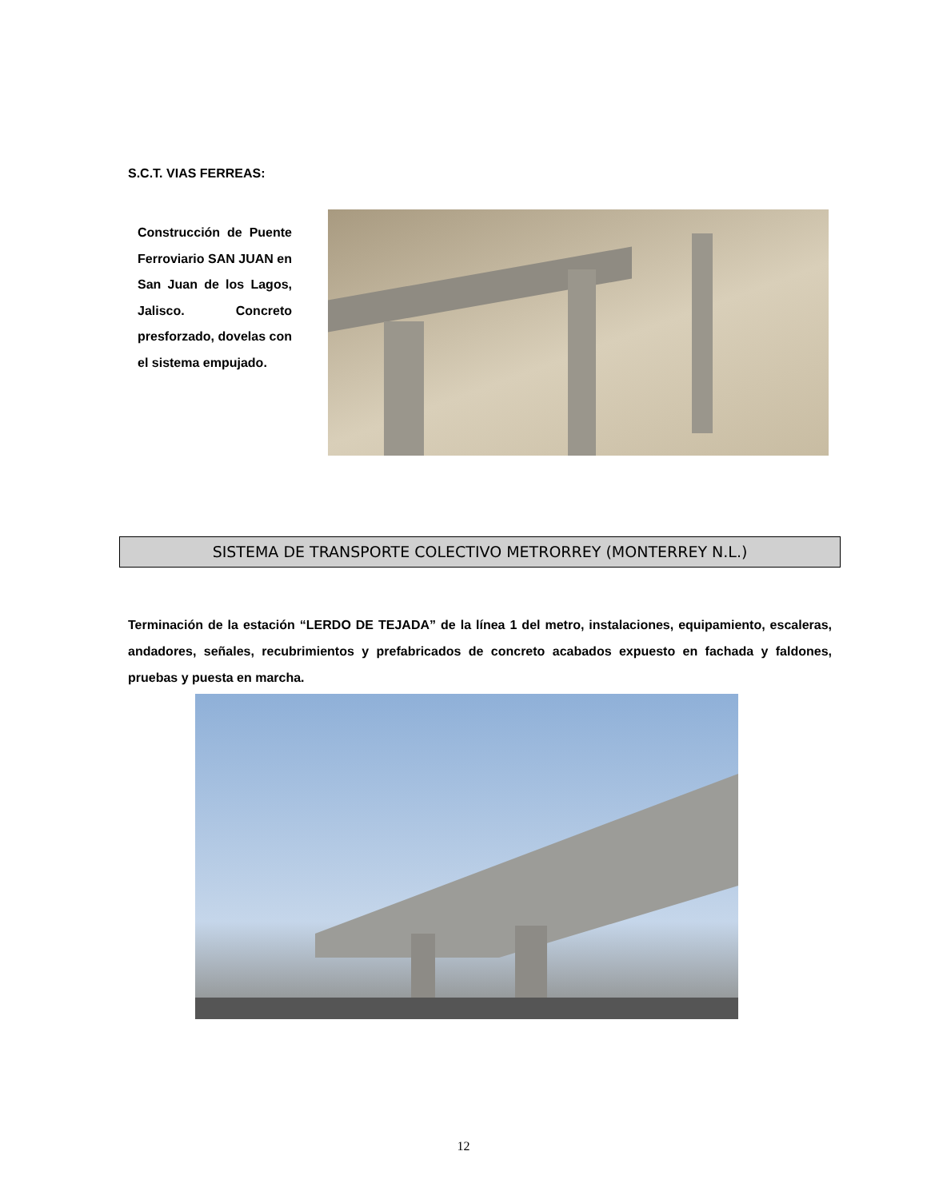S.C.T. VIAS FERREAS:
Construcción de Puente Ferroviario SAN JUAN en San Juan de los Lagos, Jalisco. Concreto presforzado, dovelas con el sistema empujado.
SISTEMA DE TRANSPORTE COLECTIVO METRORREY (MONTERREY N.L.)
Terminación de la estación “LERDO DE TEJADA” de la línea 1 del metro, instalaciones, equipamiento, escaleras, andadores, señales, recubrimientos y prefabricados de concreto acabados expuesto en fachada y faldones, pruebas y puesta en marcha.
12